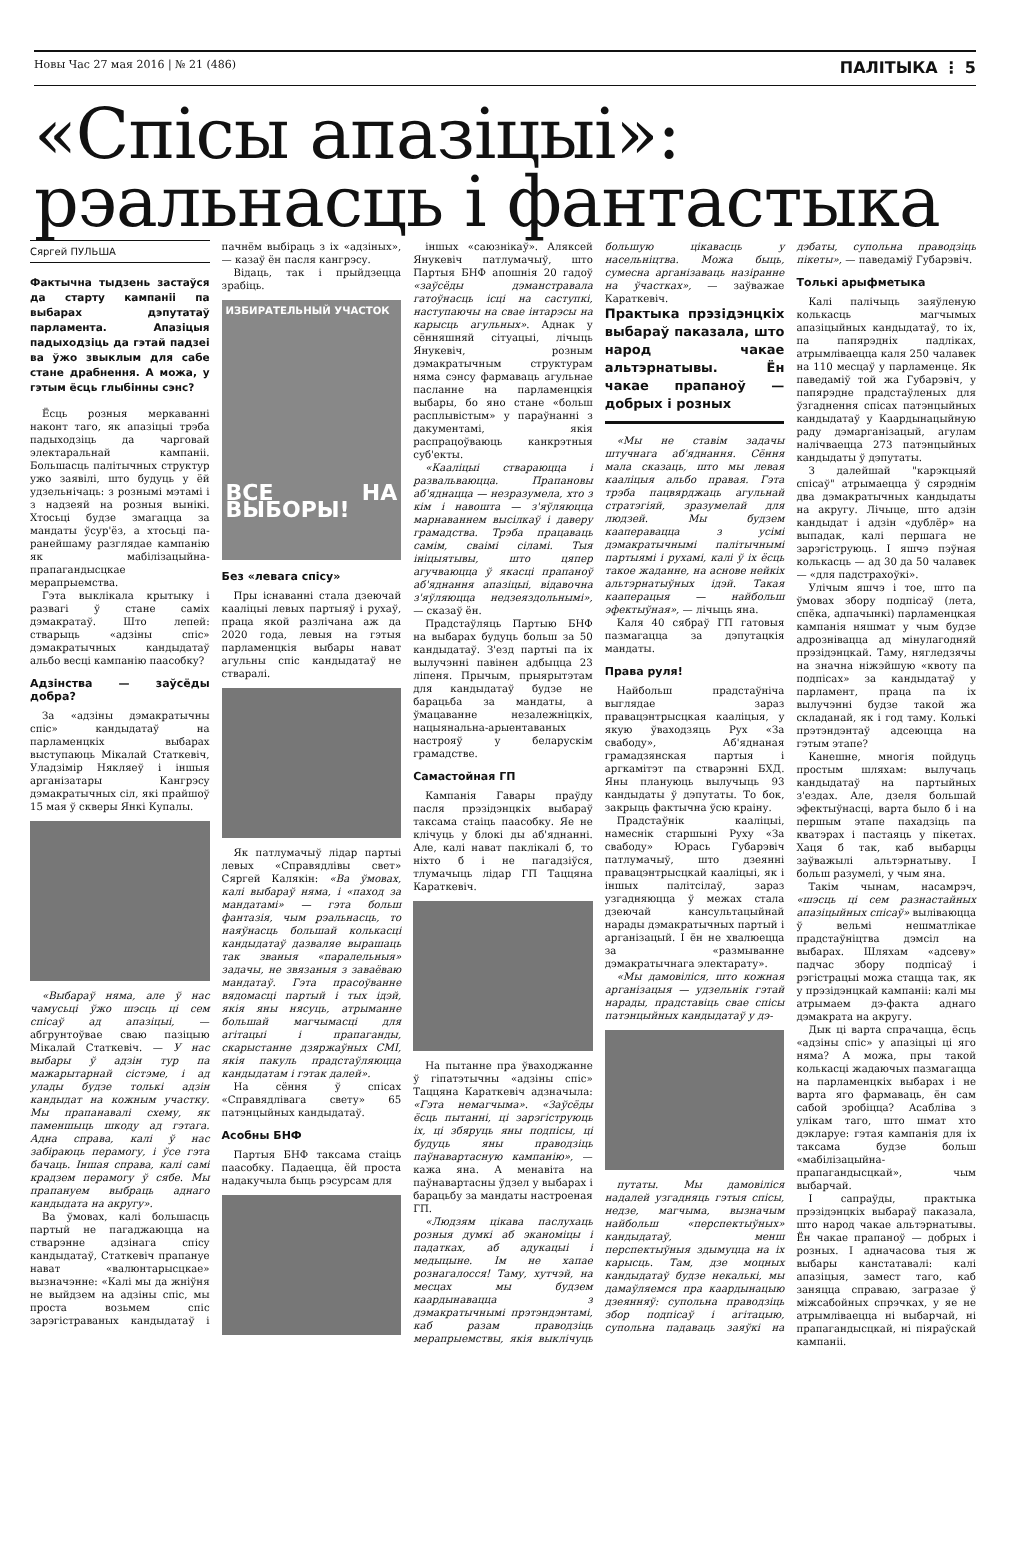Новы Час 27 мая 2016 | № 21 (486) ПАЛІТЫКА ⋮ 5
«Спісы апазіцыі»:
рэальнасць і фантастыка
Сяргей ПУЛЬША
Фактычна тыдзень застаўся да старту кампаніі па выбарах дэпутатаў парламента. Апазіцыя падыходзіць да гэтай падзеі ва ўжо звыклым для сабе стане драбнення. А можа, у гэтым ёсць глыбінны сэнс?
Ёсць розныя меркаванні наконт таго, як апазіцыі трэба падыходзіць да чарговай электаральнай кампаніі. Большасць палітычных структур ужо заявілі, што будуць у ёй удзельнічаць: з рознымі мэтамі і з надзеяй на розныя вынікі. Хтосьці будзе змагацца за мандаты ўсур'ёз, а хтосьці па-ранейшаму разглядае кампанію як мабілізацыйна-прапагандысцкае мерапрыемства.
Гэта выклікала крытыку і развагі ў стане саміх дэмакратаў. Што лепей: стварыць «адзіны спіс» дэмакратычных кандыдатаў альбо весці кампанію паасобку?
Адзінства — заўсёды добра?
За «адзіны дэмакратычны спіс» кандыдатаў на парламенцкіх выбарах выступаюць Мікалай Статкевіч, Уладзімір Някляеў і іншыя арганізатары Кангрэсу дэмакратычных сіл, які прайшоў 15 мая ў скверы Янкі Купалы.
«Выбараў няма, але ў нас чамусьці ўжо шэсць ці сем спісаў ад апазіцыі, — абгрунтоўвае сваю пазіцыю Мікалай Статкевіч. — У нас выбары ў адзін тур па мажарытарнай сістэме, і ад улады будзе толькі адзін кандыдат на кожным участку. Мы прапанавалі схему, як паменшыць шкоду ад гэтага. Адна справа, калі ў нас забіраюць перамогу, і ўсе гэта бачаць. Іншая справа, калі самі крадзем перамогу ў сябе. Мы прапануем выбраць аднаго кандыдата на акругу».
Ва ўмовах, калі большасць партый не пагаджаюцца на стварэнне адзінага спісу кандыдатаў, Статкевіч прапануе нават «валюнтарысцкае» вызначэнне: «Калі мы да жніўня не выйдзем на адзіны спіс, мы проста возьмем спіс зарэгістраваных кандыдатаў і пачнём выбіраць з іх «адзіных», — казаў ён пасля кангрэсу.
Відаць, так і прыйдзецца зрабіць.
ИЗБИРАТЕЛЬНЫЙ УЧАСТОК
ВСЕ НА ВЫБОРЫ!
Без «левага спісу»
Пры існаванні стала дзеючай кааліцыі левых партыяў і рухаў, праца якой разлічана аж да 2020 года, левыя на гэтыя парламенцкія выбары нават агульны спіс кандыдатаў не стваралі.
Як патлумачыў лідар партыі левых «Справядлівы свет» Сяргей Калякін: «Ва ўмовах, калі выбараў няма, і «паход за мандатамі» — гэта больш фантазія, чым рэальнасць, то наяўнасць большай колькасці кандыдатаў дазваляе вырашаць так званыя «паралельныя» задачы, не звязаныя з заваёваю мандатаў. Гэта прасоўванне вядомасці партый і тых ідэй, якія яны нясуць, атрыманне большай магчымасці для агітацыі і прапаганды, скарыстанне дзяржаўных СМІ, якія пакуль прадстаўляюцца кандыдатам і гэтак далей».
На сёння ў спісах «Справядлівага свету» 65 патэнцыйных кандыдатаў.
Асобны БНФ
Партыя БНФ таксама стаіць паасобку. Падаецца, ёй проста надакучыла быць рэсурсам для
іншых «саюзнікаў». Аляксей Янукевіч патлумачыў, што Партыя БНФ апошнія 20 гадоў «заўсёды дэманстравала гатоўнасць ісці на саступкі, наступаючы на свае інтарэсы на карысць агульных». Аднак у сённяшняй сітуацыі, лічыць Янукевіч, розным дэмакратычным структурам няма сэнсу фармаваць агульнае пасланне на парламенцкія выбары, бо яно стане «больш расплывістым» у параўнанні з дакументамі, якія распрацоўваюць канкрэтныя суб'екты.
«Кааліцыі ствараюцца і развальваюцца. Прапановы аб'яднацца — незразумела, хто з кім і навошта — з'яўляюцца марнаваннем высілкаў і даверу грамадства. Трэба працаваць самім, сваімі сіламі. Тыя ініцыятывы, што цяпер агучваюцца ў якасці прапаноў аб'яднання апазіцыі, відавочна з'яўляюцца недзеяздольнымі», — сказаў ён.
Прадстаўляць Партыю БНФ на выбарах будуць больш за 50 кандыдатаў. З'езд партыі па іх вылучэнні павінен адбыцца 23 ліпеня. Прычым, прыярытэтам для кандыдатаў будзе не барацьба за мандаты, а ўмацаванне незалежніцкіх, нацыянальна-арыентаваных настрояў у беларускім грамадстве.
Самастойная ГП
Кампанія Гавары праўду пасля прэзідэнцкіх выбараў таксама стаіць паасобку. Яе не клічуць у блокі ды аб'яднанні. Але, калі нават паклікалі б, то ніхто б і не пагадзіўся, тлумачыць лідар ГП Таццяна Караткевіч.
На пытанне пра ўваходжанне ў гіпатэтычны «адзіны спіс» Таццяна Караткевіч адзначыла: «Гэта немагчыма». «Заўсёды ёсць пытанні, ці зарэгіструюць іх, ці збяруць яны подпісы, ці будуць яны праводзіць паўнавартасную кампанію», — кажа яна. А менавіта на паўнавартасны ўдзел у выбарах і барацьбу за мандаты настроеная ГП.
«Людзям цікава паслухаць розныя думкі аб эканоміцы і падатках, аб адукацыі і медыцыне. Ім не хапае рознагалосся! Таму, хутчэй, на месцах мы будзем каардынавацца з дэмакратычнымі прэтэндэнтамі, каб разам праводзіць мерапрыемствы, якія выклічуць большую цікавасць у насельніцтва. Можа быць, сумесна арганізаваць назіранне на ўчастках», — заўважае Караткевіч.
Практыка прэзідэнцкіх выбараў паказала, што народ чакае альтэрнатывы. Ён чакае прапаноў — добрых і розных
«Мы не ставім задачы штучнага аб'яднання. Сёння мала сказаць, што мы левая кааліцыя альбо правая. Гэта трэба пацвярджаць агульнай стратэгіяй, зразумелай для людзей. Мы будзем кааперавацца з усімі дэмакратычнымі палітычнымі партыямі і рухамі, калі ў іх ёсць такое жаданне, на аснове нейкіх альтэрнатыўных ідэй. Такая кааперацыя — найбольш эфектыўная», — лічыць яна.
Каля 40 сябраў ГП гатовыя пазмагацца за дэпутацкія мандаты.
Права руля!
Найбольш прадстаўніча выглядае зараз правацэнтрысцкая кааліцыя, у якую ўваходзяць Рух «За свабоду», Аб'яднаная грамадзянская партыя і аргкамітэт па стварэнні БХД. Яны плануюць вылучыць 93 кандыдаты ў дэпутаты. То бок, закрыць фактычна ўсю краіну.
Прадстаўнік кааліцыі, намеснік старшыні Руху «За свабоду» Юрась Губарэвіч патлумачыў, што дзеянні правацэнтрысцкай кааліцыі, як і іншых палітсілаў, зараз узгадняюцца ў межах стала дзеючай кансультацыйнай нарады дэмакратычных партый і арганізацый. І ён не хвалюецца за «размыванне дэмакратычнага электарату».
«Мы дамовіліся, што кожная арганізацыя — удзельнік гэтай нарады, прадставіць свае спісы патэнцыйных кандыдатаў у дэ-
путаты. Мы дамовіліся надалей узгадняць гэтыя спісы, недзе, магчыма, вызначым найбольш «перспектыўных» кандыдатаў, менш перспектыўныя здымуцца на іх карысць. Там, дзе моцных кандыдатаў будзе некалькі, мы дамаўляемся пра каардынацыю дзеянняў: супольна праводзіць збор подпісаў і агітацыю, супольна падаваць заяўкі на дэбаты, супольна праводзіць пікеты», — паведаміў Губарэвіч.
Толькі арыфметыка
Калі палічыць заяўленую колькасць магчымых апазіцыйных кандыдатаў, то іх, па папярэдніх падліках, атрымліваецца каля 250 чалавек на 110 месцаў у парламенце. Як паведаміў той жа Губарэвіч, у папярэдне прадстаўленых для ўзгаднення спісах патэнцыйных кандыдатаў у Каардынацыйную раду дэмарганізацый, агулам налічваецца 273 патэнцыйных кандыдаты ў дэпутаты.
З далейшай "карэкцыяй спісаў" атрымаецца ў сярэднім два дэмакратычных кандыдаты на акругу. Лічыце, што адзін кандыдат і адзін «дублёр» на выпадак, калі першага не зарэгіструюць. І яшчэ пэўная колькасць — ад 30 да 50 чалавек — «для падстрахоўкі».
Улічым яшчэ і тое, што па ўмовах збору подпісаў (лета, спёка, адпачынкі) парламенцкая кампанія няшмат у чым будзе адрознівацца ад мінулагодняй прэзідэнцкай. Таму, нягледзячы на значна ніжэйшую «квоту па подпісах» за кандыдатаў у парламент, праца па іх вылучэнні будзе такой жа складанай, як і год таму. Колькі прэтэндэнтаў адсеюцца на гэтым этапе?
Канешне, многія пойдуць простым шляхам: вылучаць кандыдатаў на партыйных з'ездах. Але, дзеля большай эфектыўнасці, варта было б і на першым этапе пахадзіць па кватэрах і пастаяць у пікетах. Хаця б так, каб выбарцы заўважылі альтэрнатыву. І больш разумелі, у чым яна.
Такім чынам, насамрэч, «шэсць ці сем разнастайных апазіцыйных спісаў» выліваюцца ў вельмі нешматлікае прадстаўніцтва дэмсіл на выбарах. Шляхам «адсеву» падчас збору подпісаў і рэгістрацыі можа стацца так, як у прэзідэнцкай кампаніі: калі мы атрымаем дэ-факта аднаго дэмакрата на акругу.
Дык ці варта спрачацца, ёсць «адзіны спіс» у апазіцыі ці яго няма? А можа, пры такой колькасці жадаючых пазмагацца на парламенцкіх выбарах і не варта яго фармаваць, ён сам сабой зробіцца? Асабліва з улікам таго, што шмат хто дэкларуе: гэтая кампанія для іх таксама будзе больш «мабілізацыйна-прапагандысцкай», чым выбарчай.
І сапраўды, практыка прэзідэнцкіх выбараў паказала, што народ чакае альтэрнатывы. Ён чакае прапаноў — добрых і розных. І адначасова тыя ж выбары канстатавалі: калі апазіцыя, замест таго, каб заняцца справаю, загразае ў міжсабойных спрэчках, у яе не атрымліваецца ні выбарчай, ні прапагандысцкай, ні піяраўскай кампаніі.